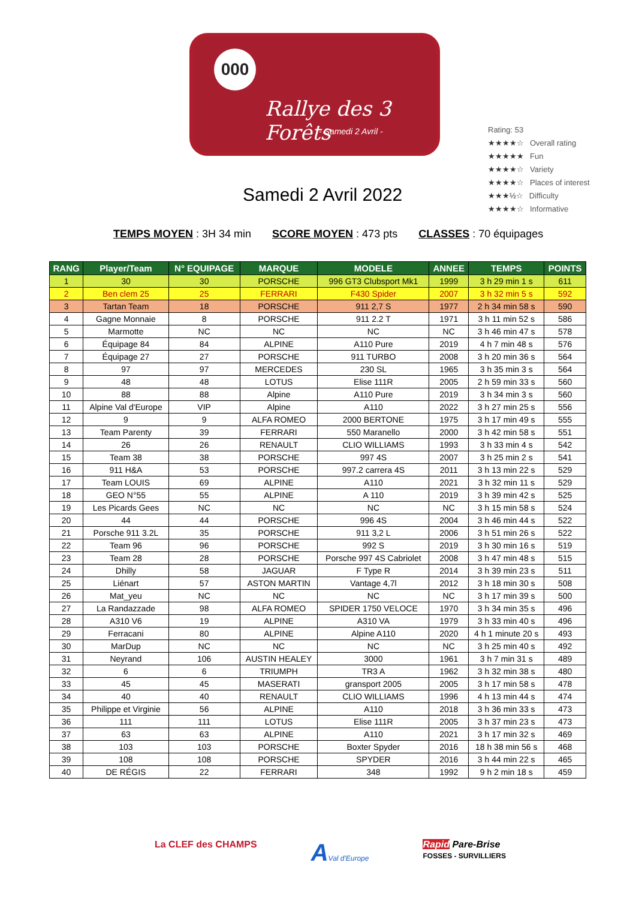000
Rallye des 3 Forêts
- Samedi 2 Avril -
Samedi 2 Avril 2022
Rating: 53
★★★★☆ Overall rating
★★★★★ Fun
★★★★☆ Variety
★★★★☆ Places of interest
★★★½☆ Difficulty
★★★★☆ Informative
TEMPS MOYEN : 3H 34 min SCORE MOYEN : 473 pts CLASSES : 70 équipages
| RANG | Player/Team | N° EQUIPAGE | MARQUE | MODELE | ANNEE | TEMPS | POINTS |
| --- | --- | --- | --- | --- | --- | --- | --- |
| 1 | 30 | 30 | PORSCHE | 996 GT3 Clubsport Mk1 | 1999 | 3 h 29 min 1 s | 611 |
| 2 | Ben clem 25 | 25 | FERRARI | F430 Spider | 2007 | 3 h 32 min 5 s | 592 |
| 3 | Tartan Team | 18 | PORSCHE | 911 2,7 S | 1977 | 2 h 34 min 58 s | 590 |
| 4 | Gagne Monnaie | 8 | PORSCHE | 911 2.2 T | 1971 | 3 h 11 min 52 s | 586 |
| 5 | Marmotte | NC | NC | NC | NC | 3 h 46 min 47 s | 578 |
| 6 | Équipage 84 | 84 | ALPINE | A110 Pure | 2019 | 4 h 7 min 48 s | 576 |
| 7 | Équipage 27 | 27 | PORSCHE | 911 TURBO | 2008 | 3 h 20 min 36 s | 564 |
| 8 | 97 | 97 | MERCEDES | 230 SL | 1965 | 3 h 35 min 3 s | 564 |
| 9 | 48 | 48 | LOTUS | Elise 111R | 2005 | 2 h 59 min 33 s | 560 |
| 10 | 88 | 88 | Alpine | A110 Pure | 2019 | 3 h 34 min 3 s | 560 |
| 11 | Alpine Val d'Europe | VIP | Alpine | A110 | 2022 | 3 h 27 min 25 s | 556 |
| 12 | 9 | 9 | ALFA ROMEO | 2000 BERTONE | 1975 | 3 h 17 min 49 s | 555 |
| 13 | Team Parenty | 39 | FERRARI | 550 Maranello | 2000 | 3 h 42 min 58 s | 551 |
| 14 | 26 | 26 | RENAULT | CLIO WILLIAMS | 1993 | 3 h 33 min 4 s | 542 |
| 15 | Team 38 | 38 | PORSCHE | 997 4S | 2007 | 3 h 25 min 2 s | 541 |
| 16 | 911 H&A | 53 | PORSCHE | 997.2 carrera 4S | 2011 | 3 h 13 min 22 s | 529 |
| 17 | Team LOUIS | 69 | ALPINE | A110 | 2021 | 3 h 32 min 11 s | 529 |
| 18 | GEO N°55 | 55 | ALPINE | A 110 | 2019 | 3 h 39 min 42 s | 525 |
| 19 | Les Picards Gees | NC | NC | NC | NC | 3 h 15 min 58 s | 524 |
| 20 | 44 | 44 | PORSCHE | 996 4S | 2004 | 3 h 46 min 44 s | 522 |
| 21 | Porsche 911 3.2L | 35 | PORSCHE | 911 3,2 L | 2006 | 3 h 51 min 26 s | 522 |
| 22 | Team 96 | 96 | PORSCHE | 992 S | 2019 | 3 h 30 min 16 s | 519 |
| 23 | Team 28 | 28 | PORSCHE | Porsche 997 4S Cabriolet | 2008 | 3 h 47 min 48 s | 515 |
| 24 | Dhilly | 58 | JAGUAR | F Type R | 2014 | 3 h 39 min 23 s | 511 |
| 25 | Liénart | 57 | ASTON MARTIN | Vantage 4,7l | 2012 | 3 h 18 min 30 s | 508 |
| 26 | Mat_yeu | NC | NC | NC | NC | 3 h 17 min 39 s | 500 |
| 27 | La Randazzade | 98 | ALFA ROMEO | SPIDER 1750 VELOCE | 1970 | 3 h 34 min 35 s | 496 |
| 28 | A310 V6 | 19 | ALPINE | A310 VA | 1979 | 3 h 33 min 40 s | 496 |
| 29 | Ferracani | 80 | ALPINE | Alpine A110 | 2020 | 4 h 1 minute 20 s | 493 |
| 30 | MarDup | NC | NC | NC | NC | 3 h 25 min 40 s | 492 |
| 31 | Neyrand | 106 | AUSTIN HEALEY | 3000 | 1961 | 3 h 7 min 31 s | 489 |
| 32 | 6 | 6 | TRIUMPH | TR3 A | 1962 | 3 h 32 min 38 s | 480 |
| 33 | 45 | 45 | MASERATI | gransport 2005 | 2005 | 3 h 17 min 58 s | 478 |
| 34 | 40 | 40 | RENAULT | CLIO WILLIAMS | 1996 | 4 h 13 min 44 s | 474 |
| 35 | Philippe et Virginie | 56 | ALPINE | A110 | 2018 | 3 h 36 min 33 s | 473 |
| 36 | 111 | 111 | LOTUS | Elise 111R | 2005 | 3 h 37 min 23 s | 473 |
| 37 | 63 | 63 | ALPINE | A110 | 2021 | 3 h 17 min 32 s | 469 |
| 38 | 103 | 103 | PORSCHE | Boxter Spyder | 2016 | 18 h 38 min 56 s | 468 |
| 39 | 108 | 108 | PORSCHE | SPYDER | 2016 | 3 h 44 min 22 s | 465 |
| 40 | DE RÉGIS | 22 | FERRARI | 348 | 1992 | 9 h 2 min 18 s | 459 |
La CLEF des CHAMPS
AVal d'Europe
Rapid Pare-Brise
FOSSES - SURVILLIERS